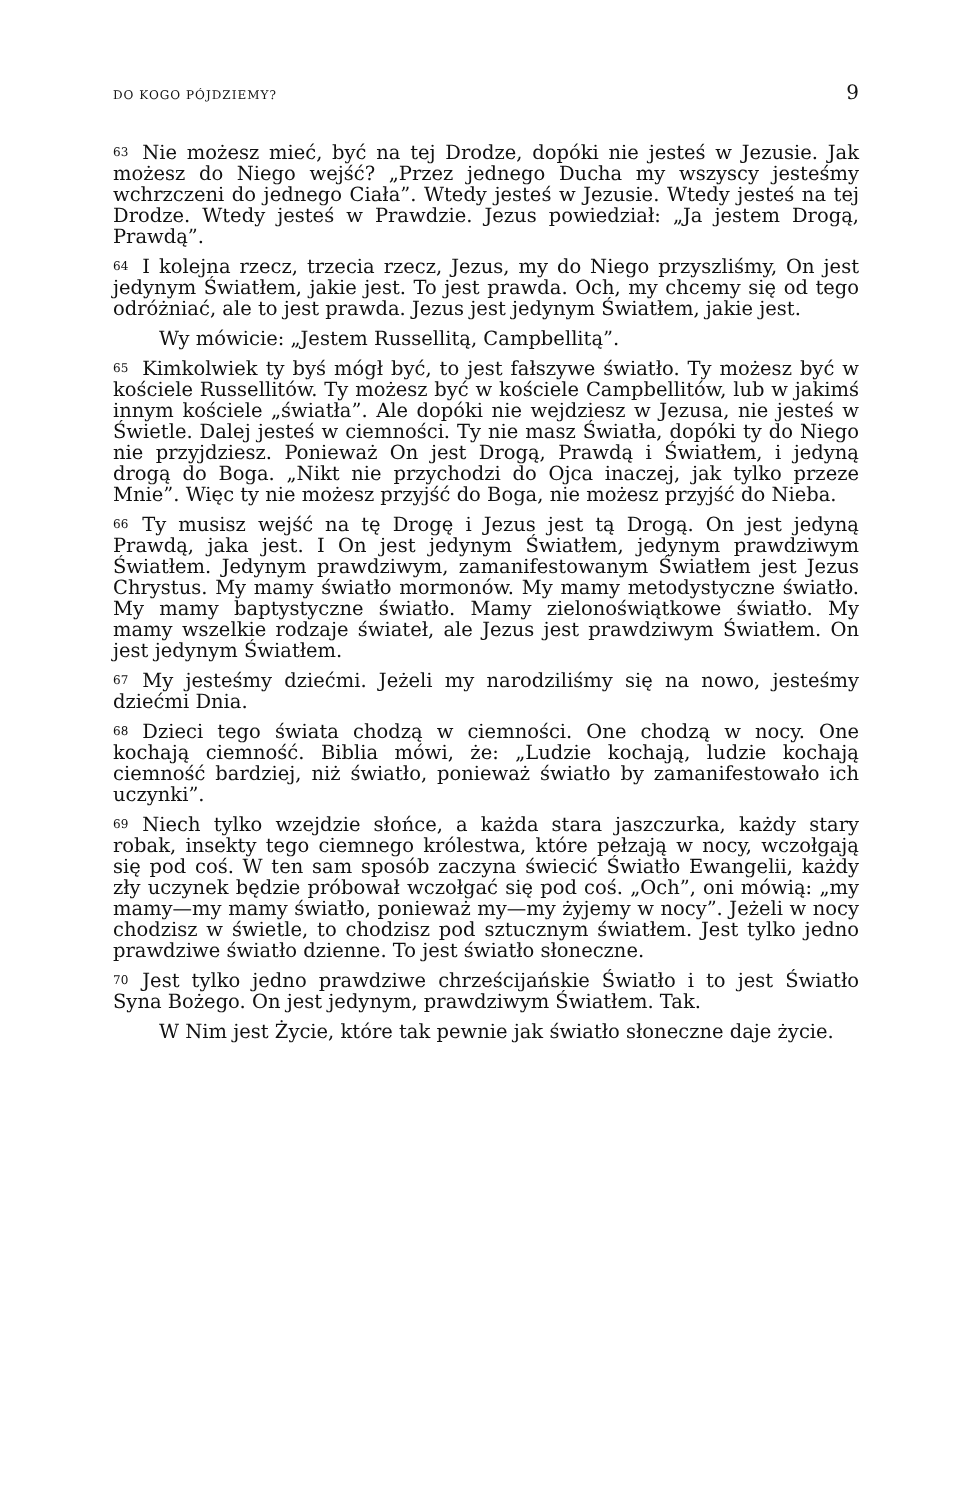DO KOGO PÓJDZIEMY? 9
63 Nie możesz mieć, być na tej Drodze, dopóki nie jesteś w Jezusie. Jak możesz do Niego wejść? „Przez jednego Ducha my wszyscy jesteśmy wchrzczeni do jednego Ciała”. Wtedy jesteś w Jezusie. Wtedy jesteś na tej Drodze. Wtedy jesteś w Prawdzie. Jezus powiedział: „Ja jestem Drogą, Prawdą”.
64 I kolejna rzecz, trzecia rzecz, Jezus, my do Niego przyszliśmy, On jest jedynym Światłem, jakie jest. To jest prawda. Och, my chcemy się od tego odróżniać, ale to jest prawda. Jezus jest jedynym Światłem, jakie jest.
Wy mówicie: „Jestem Russellitą, Campbellitą”.
65 Kimkolwiek ty byś mógł być, to jest fałszywe światło. Ty możesz być w kościele Russellitów. Ty możesz być w kościele Campbellitów, lub w jakimś innym kościele „światła”. Ale dopóki nie wejdziesz w Jezusa, nie jesteś w Świetle. Dalej jesteś w ciemności. Ty nie masz Światła, dopóki ty do Niego nie przyjdziesz. Ponieważ On jest Drogą, Prawdą i Światłem, i jedyną drogą do Boga. „Nikt nie przychodzi do Ojca inaczej, jak tylko przeze Mnie”. Więc ty nie możesz przyjść do Boga, nie możesz przyjść do Nieba.
66 Ty musisz wejść na tę Drogę i Jezus jest tą Drogą. On jest jedyną Prawdą, jaka jest. I On jest jedynym Światłem, jedynym prawdziwym Światłem. Jedynym prawdziwym, zamanifestowanym Światłem jest Jezus Chrystus. My mamy światło mormonów. My mamy metodystyczne światło. My mamy baptystyczne światło. Mamy zielonoświątkowe światło. My mamy wszelkie rodzaje świateł, ale Jezus jest prawdziwym Światłem. On jest jedynym Światłem.
67 My jesteśmy dziećmi. Jeżeli my narodziliśmy się na nowo, jesteśmy dziećmi Dnia.
68 Dzieci tego świata chodzą w ciemności. One chodzą w nocy. One kochają ciemność. Biblia mówi, że: „Ludzie kochają, ludzie kochają ciemność bardziej, niż światło, ponieważ światło by zamanifestowało ich uczynki”.
69 Niech tylko wzejdzie słońce, a każda stara jaszczurka, każdy stary robak, insekty tego ciemnego królestwa, które pełzają w nocy, wczołgają się pod coś. W ten sam sposób zaczyna świecić Światło Ewangelii, każdy zły uczynek będzie próbował wczołgać się pod coś. „Och”, oni mówią: „my mamy—my mamy światło, ponieważ my—my żyjemy w nocy”. Jeżeli w nocy chodzisz w świetle, to chodzisz pod sztucznym światłem. Jest tylko jedno prawdziwe światło dzienne. To jest światło słoneczne.
70 Jest tylko jedno prawdziwe chrześcijańskie Światło i to jest Światło Syna Bożego. On jest jedynym, prawdziwym Światłem. Tak.
W Nim jest Życie, które tak pewnie jak światło słoneczne daje życie.